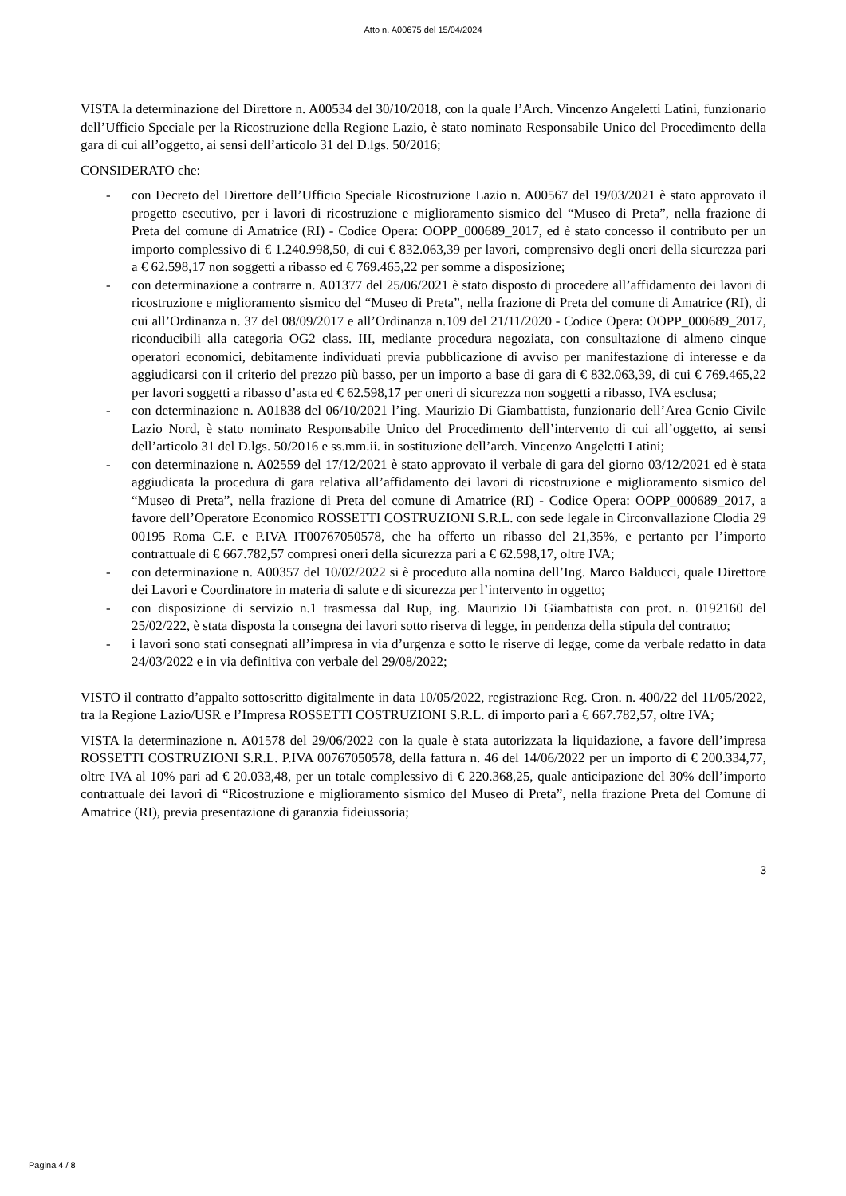Atto n. A00675 del 15/04/2024
VISTA la determinazione del Direttore n. A00534 del 30/10/2018, con la quale l’Arch. Vincenzo Angeletti Latini, funzionario dell’Ufficio Speciale per la Ricostruzione della Regione Lazio, è stato nominato Responsabile Unico del Procedimento della gara di cui all’oggetto, ai sensi dell’articolo 31 del D.lgs. 50/2016;
CONSIDERATO che:
- con Decreto del Direttore dell’Ufficio Speciale Ricostruzione Lazio n. A00567 del 19/03/2021 è stato approvato il progetto esecutivo, per i lavori di ricostruzione e miglioramento sismico del “Museo di Preta”, nella frazione di Preta del comune di Amatrice (RI) - Codice Opera: OOPP_000689_2017, ed è stato concesso il contributo per un importo complessivo di € 1.240.998,50, di cui € 832.063,39 per lavori, comprensivo degli oneri della sicurezza pari a € 62.598,17 non soggetti a ribasso ed € 769.465,22 per somme a disposizione;
- con determinazione a contrarre n. A01377 del 25/06/2021 è stato disposto di procedere all’affidamento dei lavori di ricostruzione e miglioramento sismico del “Museo di Preta”, nella frazione di Preta del comune di Amatrice (RI), di cui all’Ordinanza n. 37 del 08/09/2017 e all’Ordinanza n.109 del 21/11/2020 - Codice Opera: OOPP_000689_2017, riconducibili alla categoria OG2 class. III, mediante procedura negoziata, con consultazione di almeno cinque operatori economici, debitamente individuati previa pubblicazione di avviso per manifestazione di interesse e da aggiudicarsi con il criterio del prezzo più basso, per un importo a base di gara di € 832.063,39, di cui € 769.465,22 per lavori soggetti a ribasso d’asta ed € 62.598,17 per oneri di sicurezza non soggetti a ribasso, IVA esclusa;
- con determinazione n. A01838 del 06/10/2021 l’ing. Maurizio Di Giambattista, funzionario dell’Area Genio Civile Lazio Nord, è stato nominato Responsabile Unico del Procedimento dell’intervento di cui all’oggetto, ai sensi dell’articolo 31 del D.lgs. 50/2016 e ss.mm.ii. in sostituzione dell’arch. Vincenzo Angeletti Latini;
- con determinazione n. A02559 del 17/12/2021 è stato approvato il verbale di gara del giorno 03/12/2021 ed è stata aggiudicata la procedura di gara relativa all’affidamento dei lavori di ricostruzione e miglioramento sismico del “Museo di Preta”, nella frazione di Preta del comune di Amatrice (RI) - Codice Opera: OOPP_000689_2017, a favore dell’Operatore Economico ROSSETTI COSTRUZIONI S.R.L. con sede legale in Circonvallazione Clodia 29 00195 Roma C.F. e P.IVA IT00767050578, che ha offerto un ribasso del 21,35%, e pertanto per l’importo contrattuale di € 667.782,57 compresi oneri della sicurezza pari a € 62.598,17, oltre IVA;
- con determinazione n. A00357 del 10/02/2022 si è proceduto alla nomina dell’Ing. Marco Balducci, quale Direttore dei Lavori e Coordinatore in materia di salute e di sicurezza per l’intervento in oggetto;
- con disposizione di servizio n.1 trasmessa dal Rup, ing. Maurizio Di Giambattista con prot. n. 0192160 del 25/02/222, è stata disposta la consegna dei lavori sotto riserva di legge, in pendenza della stipula del contratto;
- i lavori sono stati consegnati all’impresa in via d’urgenza e sotto le riserve di legge, come da verbale redatto in data 24/03/2022 e in via definitiva con verbale del 29/08/2022;
VISTO il contratto d’appalto sottoscritto digitalmente in data 10/05/2022, registrazione Reg. Cron. n. 400/22 del 11/05/2022, tra la Regione Lazio/USR e l’Impresa ROSSETTI COSTRUZIONI S.R.L. di importo pari a € 667.782,57, oltre IVA;
VISTA la determinazione n. A01578 del 29/06/2022 con la quale è stata autorizzata la liquidazione, a favore dell’impresa ROSSETTI COSTRUZIONI S.R.L. P.IVA 00767050578, della fattura n. 46 del 14/06/2022 per un importo di € 200.334,77, oltre IVA al 10% pari ad € 20.033,48, per un totale complessivo di € 220.368,25, quale anticipazione del 30% dell’importo contrattuale dei lavori di “Ricostruzione e miglioramento sismico del Museo di Preta”, nella frazione Preta del Comune di Amatrice (RI), previa presentazione di garanzia fideiussoria;
3
Pagina 4 / 8